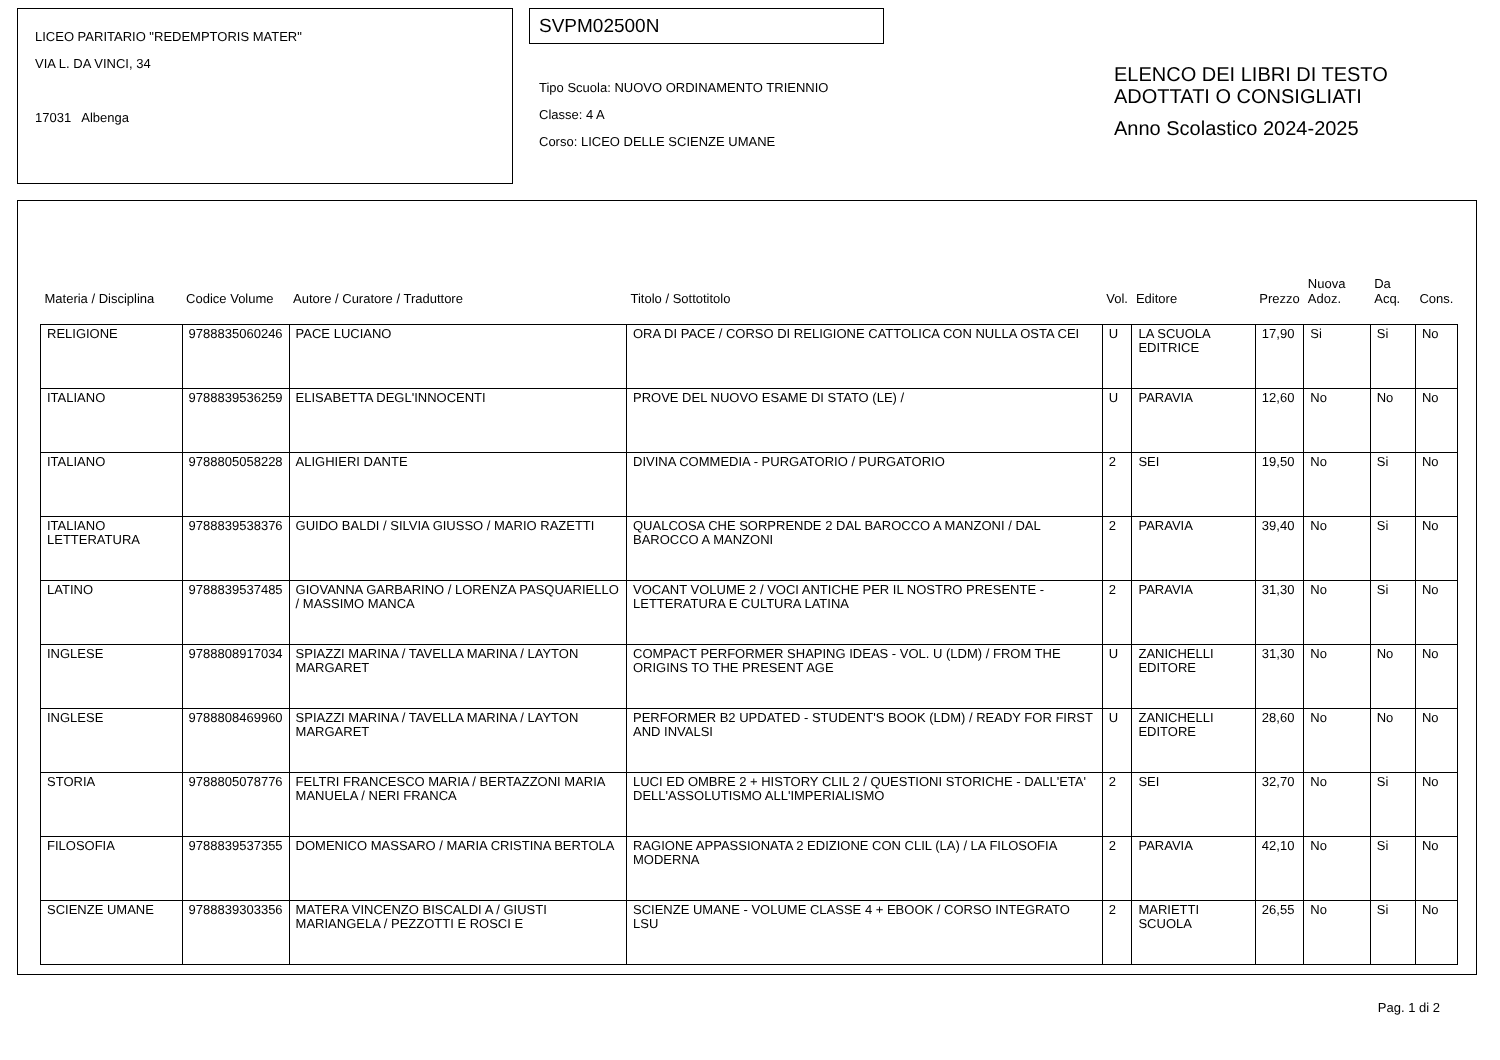LICEO PARITARIO "REDEMPTORIS MATER"
VIA L. DA VINCI, 34
17031 Albenga
SVPM02500N
Tipo Scuola: NUOVO ORDINAMENTO TRIENNIO
Classe: 4 A
Corso: LICEO DELLE SCIENZE UMANE
ELENCO DEI LIBRI DI TESTO
ADOTTATI O CONSIGLIATI
Anno Scolastico 2024-2025
| Materia / Disciplina | Codice Volume | Autore / Curatore / Traduttore | Titolo / Sottotitolo | Vol. | Editore | Prezzo | Nuova Adoz. | Da Acq. | Cons. |
| --- | --- | --- | --- | --- | --- | --- | --- | --- | --- |
| RELIGIONE | 9788835060246 | PACE LUCIANO | ORA DI PACE / CORSO DI RELIGIONE CATTOLICA CON NULLA OSTA CEI | U | LA SCUOLA EDITRICE | 17,90 | Si | Si | No |
| ITALIANO | 9788839536259 | ELISABETTA DEGL'INNOCENTI | PROVE DEL NUOVO ESAME DI STATO (LE) / | U | PARAVIA | 12,60 | No | No | No |
| ITALIANO | 9788805058228 | ALIGHIERI DANTE | DIVINA COMMEDIA - PURGATORIO / PURGATORIO | 2 | SEI | 19,50 | No | Si | No |
| ITALIANO LETTERATURA | 9788839538376 | GUIDO BALDI / SILVIA GIUSSO / MARIO RAZETTI | QUALCOSA CHE SORPRENDE 2 DAL BAROCCO A MANZONI / DAL BAROCCO A MANZONI | 2 | PARAVIA | 39,40 | No | Si | No |
| LATINO | 9788839537485 | GIOVANNA GARBARINO / LORENZA PASQUARIELLO / MASSIMO MANCA | VOCANT VOLUME 2 / VOCI ANTICHE PER IL NOSTRO PRESENTE - LETTERATURA E CULTURA LATINA | 2 | PARAVIA | 31,30 | No | Si | No |
| INGLESE | 9788808917034 | SPIAZZI MARINA / TAVELLA MARINA / LAYTON MARGARET | COMPACT PERFORMER SHAPING IDEAS - VOL. U (LDM) / FROM THE ORIGINS TO THE PRESENT AGE | U | ZANICHELLI EDITORE | 31,30 | No | No | No |
| INGLESE | 9788808469960 | SPIAZZI MARINA / TAVELLA MARINA / LAYTON MARGARET | PERFORMER B2 UPDATED - STUDENT'S BOOK (LDM) / READY FOR FIRST AND INVALSI | U | ZANICHELLI EDITORE | 28,60 | No | No | No |
| STORIA | 9788805078776 | FELTRI FRANCESCO MARIA / BERTAZZONI MARIA MANUELA / NERI FRANCA | LUCI ED OMBRE 2 + HISTORY CLIL 2 / QUESTIONI STORICHE - DALL'ETA' DELL'ASSOLUTISMO ALL'IMPERIALISMO | 2 | SEI | 32,70 | No | Si | No |
| FILOSOFIA | 9788839537355 | DOMENICO MASSARO / MARIA CRISTINA BERTOLA | RAGIONE APPASSIONATA 2 EDIZIONE CON CLIL (LA) / LA FILOSOFIA MODERNA | 2 | PARAVIA | 42,10 | No | Si | No |
| SCIENZE UMANE | 9788839303356 | MATERA VINCENZO BISCALDI A / GIUSTI MARIANGELA / PEZZOTTI E ROSCI E | SCIENZE UMANE - VOLUME CLASSE 4 + EBOOK / CORSO INTEGRATO LSU | 2 | MARIETTI SCUOLA | 26,55 | No | Si | No |
Pag. 1 di 2